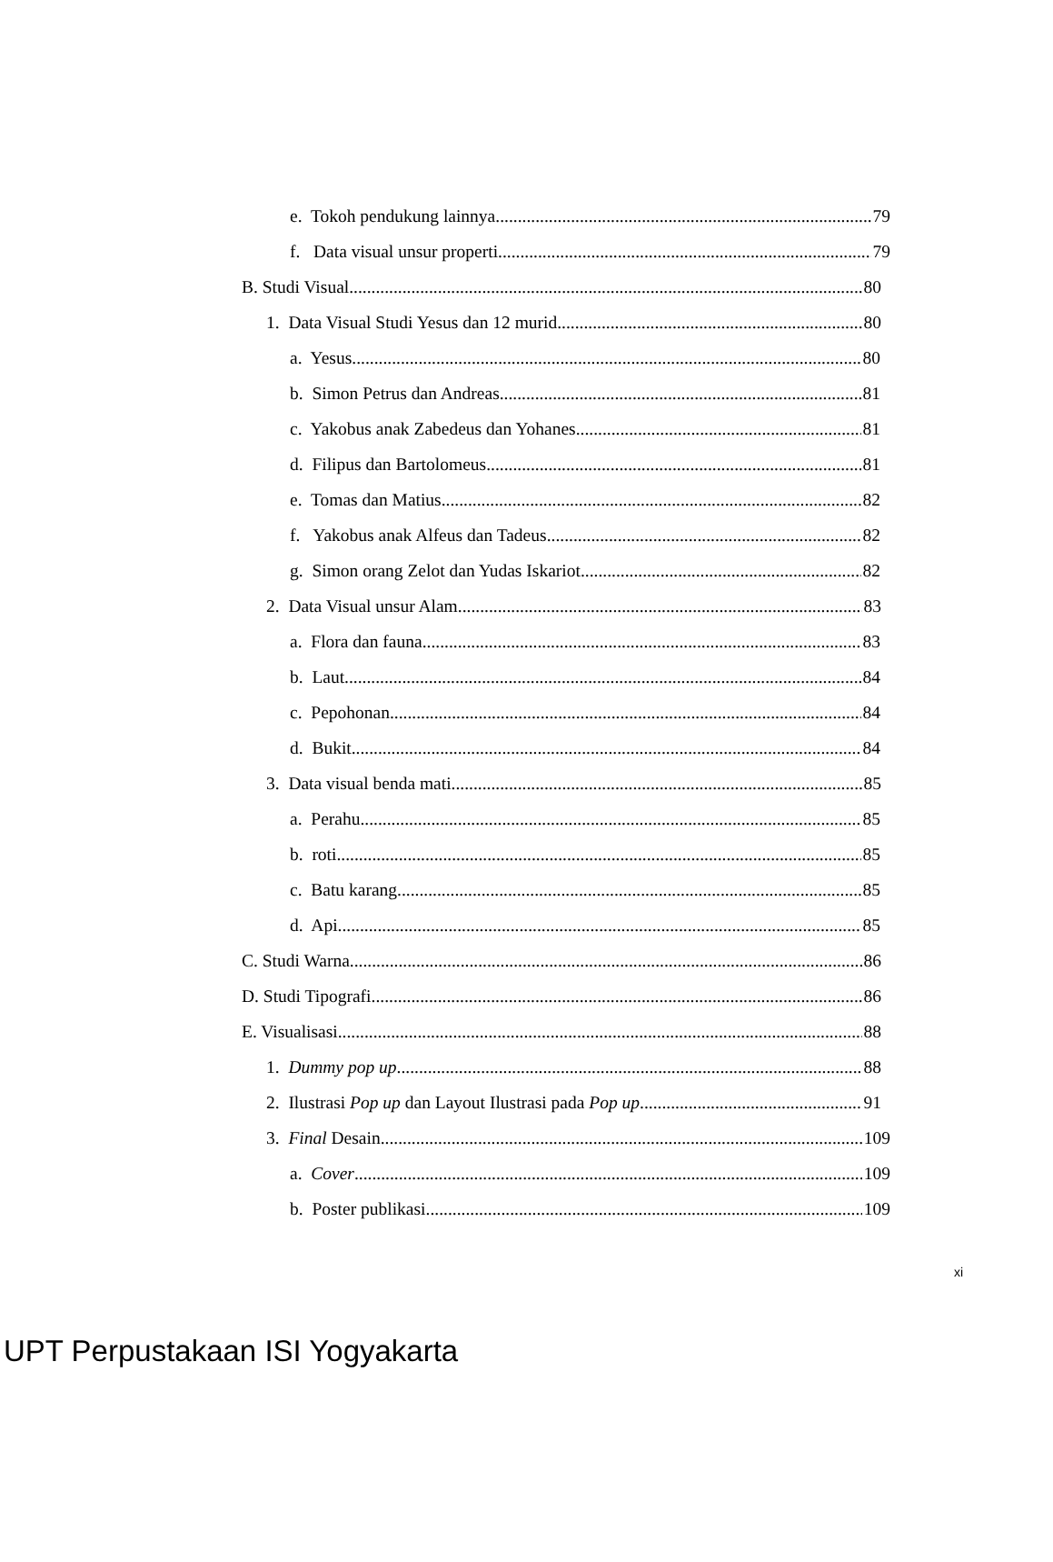e. Tokoh pendukung lainnya 79
f. Data visual unsur properti 79
B. Studi Visual 80
1. Data Visual Studi Yesus dan 12 murid 80
a. Yesus 80
b. Simon Petrus dan Andreas 81
c. Yakobus anak Zabedeus dan Yohanes 81
d. Filipus dan Bartolomeus 81
e. Tomas dan Matius 82
f. Yakobus anak Alfeus dan Tadeus 82
g. Simon orang Zelot dan Yudas Iskariot 82
2. Data Visual unsur Alam 83
a. Flora dan fauna 83
b. Laut 84
c. Pepohonan 84
d. Bukit 84
3. Data visual benda mati 85
a. Perahu 85
b. roti 85
c. Batu karang 85
d. Api 85
C. Studi Warna 86
D. Studi Tipografi 86
E. Visualisasi 88
1. Dummy pop up 88
2. Ilustrasi Pop up dan Layout Ilustrasi pada Pop up 91
3. Final Desain 109
a. Cover 109
b. Poster publikasi 109
xi
UPT Perpustakaan ISI Yogyakarta